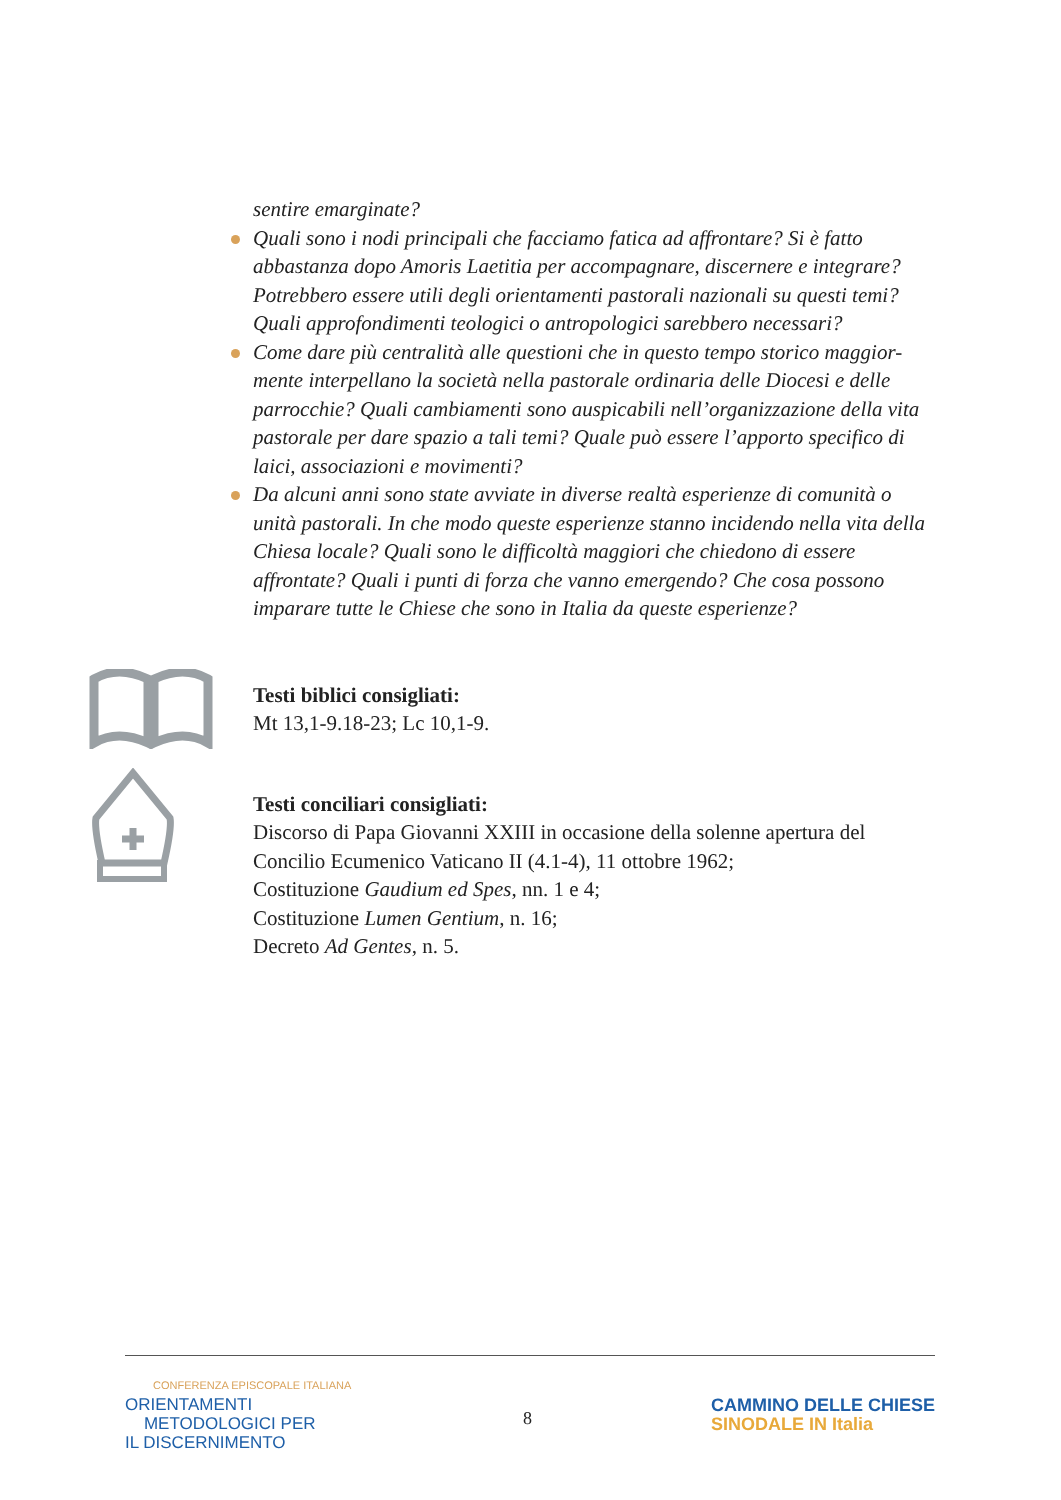sentire emarginate?
Quali sono i nodi principali che facciamo fatica ad affrontare? Si è fatto abbastanza dopo Amoris Laetitia per accompagnare, discernere e integrare? Potrebbero essere utili degli orientamenti pastorali nazionali su questi temi? Quali approfondimenti teologici o antropologici sarebbero necessari?
Come dare più centralità alle questioni che in questo tempo storico maggior-mente interpellano la società nella pastorale ordinaria delle Diocesi e delle parrocchie? Quali cambiamenti sono auspicabili nell’organizzazione della vita pastorale per dare spazio a tali temi? Quale può essere l’apporto specifico di laici, associazioni e movimenti?
Da alcuni anni sono state avviate in diverse realtà esperienze di comunità o unità pastorali. In che modo queste esperienze stanno incidendo nella vita della Chiesa locale? Quali sono le difficoltà maggiori che chiedono di essere affrontate? Quali i punti di forza che vanno emergendo? Che cosa possono imparare tutte le Chiese che sono in Italia da queste esperienze?
Testi biblici consigliati:
Mt 13,1-9.18-23; Lc 10,1-9.
Testi conciliari consigliati:
Discorso di Papa Giovanni XXIII in occasione della solenne apertura del Concilio Ecumenico Vaticano II (4.1-4), 11 ottobre 1962;
Costituzione Gaudium ed Spes, nn. 1 e 4;
Costituzione Lumen Gentium, n. 16;
Decreto Ad Gentes, n. 5.
CONFERENZA EPISCOPALE ITALIANA
ORIENTAMENTI
METODOLOGICI PER
IL DISCERNIMENTO
8
CAMMINO DELLE CHIESE
SINODALE IN Italia